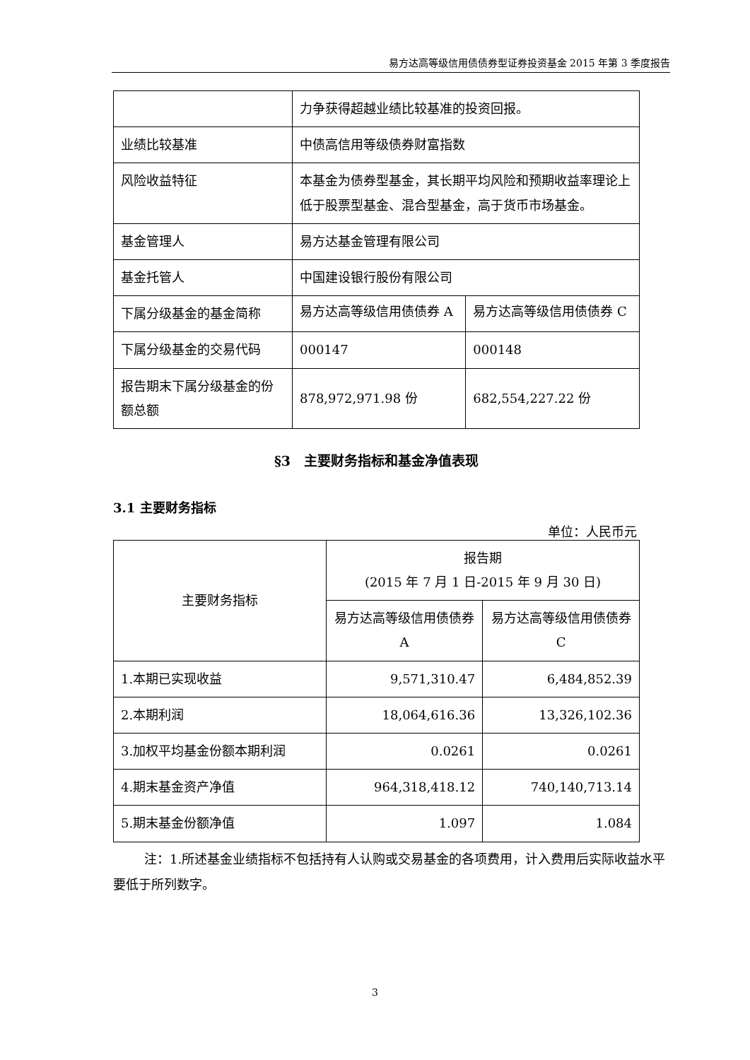易方达高等级信用债债券型证券投资基金 2015 年第 3 季度报告
| | 力争获得超越业绩比较基准的投资回报。 | |
| 业绩比较基准 | 中债高信用等级债券财富指数 | |
| 风险收益特征 | 本基金为债券型基金，其长期平均风险和预期收益率理论上低于股票型基金、混合型基金，高于货币市场基金。 | |
| 基金管理人 | 易方达基金管理有限公司 | |
| 基金托管人 | 中国建设银行股份有限公司 | |
| 下属分级基金的基金简称 | 易方达高等级信用债债券 A | 易方达高等级信用债债券 C |
| 下属分级基金的交易代码 | 000147 | 000148 |
| 报告期末下属分级基金的份额总额 | 878,972,971.98 份 | 682,554,227.22 份 |
§3　主要财务指标和基金净值表现
3.1 主要财务指标
单位：人民币元
| 主要财务指标 | 报告期 (2015 年 7 月 1 日-2015 年 9 月 30 日) | |
| --- | --- | --- |
| | 易方达高等级信用债债券 A | 易方达高等级信用债债券 C |
| 1.本期已实现收益 | 9,571,310.47 | 6,484,852.39 |
| 2.本期利润 | 18,064,616.36 | 13,326,102.36 |
| 3.加权平均基金份额本期利润 | 0.0261 | 0.0261 |
| 4.期末基金资产净值 | 964,318,418.12 | 740,140,713.14 |
| 5.期末基金份额净值 | 1.097 | 1.084 |
注：1.所述基金业绩指标不包括持有人认购或交易基金的各项费用，计入费用后实际收益水平要低于所列数字。
3